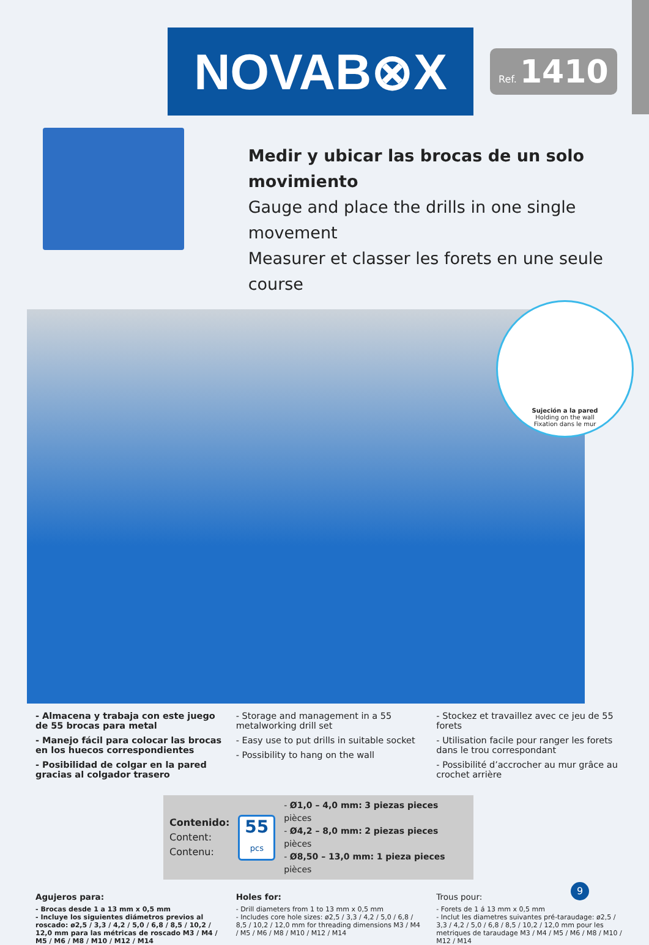NOVAB⊗X
Ref. 1410
Medir y ubicar las brocas de un solo movimiento
Gauge and place the drills in one single movement
Measurer et classer les forets en une seule course
Sujeción a la pared
Holding on the wall
Fixation dans le mur
- Almacena y trabaja con este juego de 55 brocas para metal
- Manejo fácil para colocar las brocas en los huecos correspondientes
- Posibilidad de colgar en la pared gracias al colgador trasero
- Storage and management in a 55 metalworking drill set
- Easy use to put drills in suitable socket
- Possibility to hang on the wall
- Stockez et travaillez avec ce jeu de 55 forets
- Utilisation facile pour ranger les forets dans le trou correspondant
- Possibilité d’accrocher au mur grâce au crochet arrière
Contenido:
Content:
Contenu:
55
pcs
- Ø1,0 – 4,0 mm: 3 piezas pieces pièces
- Ø4,2 – 8,0 mm: 2 piezas pieces pièces
- Ø8,50 – 13,0 mm: 1 pieza pieces pièces
Agujeros para:
- Brocas desde 1 a 13 mm x 0,5 mm
- Incluye los siguientes diámetros previos al roscado: ø2,5 / 3,3 / 4,2 / 5,0 / 6,8 / 8,5 / 10,2 / 12,0 mm para las métricas de roscado M3 / M4 / M5 / M6 / M8 / M10 / M12 / M14
Holes for:
- Drill diameters from 1 to 13 mm x 0,5 mm
- Includes core hole sizes: ø2,5 / 3,3 / 4,2 / 5,0 / 6,8 / 8,5 / 10,2 / 12,0 mm for threading dimensions M3 / M4 / M5 / M6 / M8 / M10 / M12 / M14
Trous pour:
- Forets de 1 á 13 mm x 0,5 mm
- Inclut les diametres suivantes pré-taraudage: ø2,5 / 3,3 / 4,2 / 5,0 / 6,8 / 8,5 / 10,2 / 12,0 mm pour les metriques de taraudage M3 / M4 / M5 / M6 / M8 / M10 / M12 / M14
9